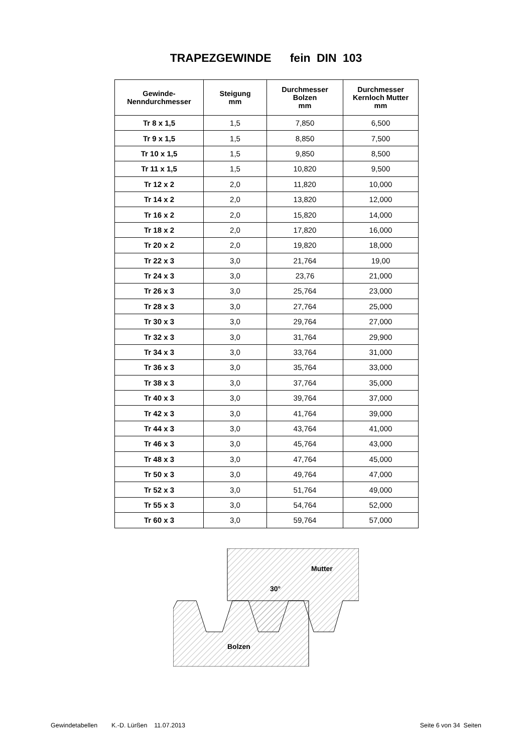TRAPEZGEWINDE fein DIN 103
| Gewinde- Nenndurchmesser | Steigung mm | Durchmesser Bolzen mm | Durchmesser Kernloch Mutter mm |
| --- | --- | --- | --- |
| Tr 8 x 1,5 | 1,5 | 7,850 | 6,500 |
| Tr 9 x 1,5 | 1,5 | 8,850 | 7,500 |
| Tr 10 x 1,5 | 1,5 | 9,850 | 8,500 |
| Tr 11 x 1,5 | 1,5 | 10,820 | 9,500 |
| Tr 12 x 2 | 2,0 | 11,820 | 10,000 |
| Tr 14 x 2 | 2,0 | 13,820 | 12,000 |
| Tr 16 x 2 | 2,0 | 15,820 | 14,000 |
| Tr 18 x 2 | 2,0 | 17,820 | 16,000 |
| Tr 20 x 2 | 2,0 | 19,820 | 18,000 |
| Tr 22 x 3 | 3,0 | 21,764 | 19,00 |
| Tr 24 x 3 | 3,0 | 23,76 | 21,000 |
| Tr 26 x 3 | 3,0 | 25,764 | 23,000 |
| Tr 28 x 3 | 3,0 | 27,764 | 25,000 |
| Tr 30 x 3 | 3,0 | 29,764 | 27,000 |
| Tr 32 x 3 | 3,0 | 31,764 | 29,900 |
| Tr 34 x 3 | 3,0 | 33,764 | 31,000 |
| Tr 36 x 3 | 3,0 | 35,764 | 33,000 |
| Tr 38 x 3 | 3,0 | 37,764 | 35,000 |
| Tr 40 x 3 | 3,0 | 39,764 | 37,000 |
| Tr 42 x 3 | 3,0 | 41,764 | 39,000 |
| Tr 44 x 3 | 3,0 | 43,764 | 41,000 |
| Tr 46 x 3 | 3,0 | 45,764 | 43,000 |
| Tr 48 x 3 | 3,0 | 47,764 | 45,000 |
| Tr 50 x 3 | 3,0 | 49,764 | 47,000 |
| Tr 52 x 3 | 3,0 | 51,764 | 49,000 |
| Tr 55 x 3 | 3,0 | 54,764 | 52,000 |
| Tr 60 x 3 | 3,0 | 59,764 | 57,000 |
Mutter
30°
Bolzen
Gewindetabellen K.-D. Lürßen 11.07.2013 Seite 6 von 34 Seiten